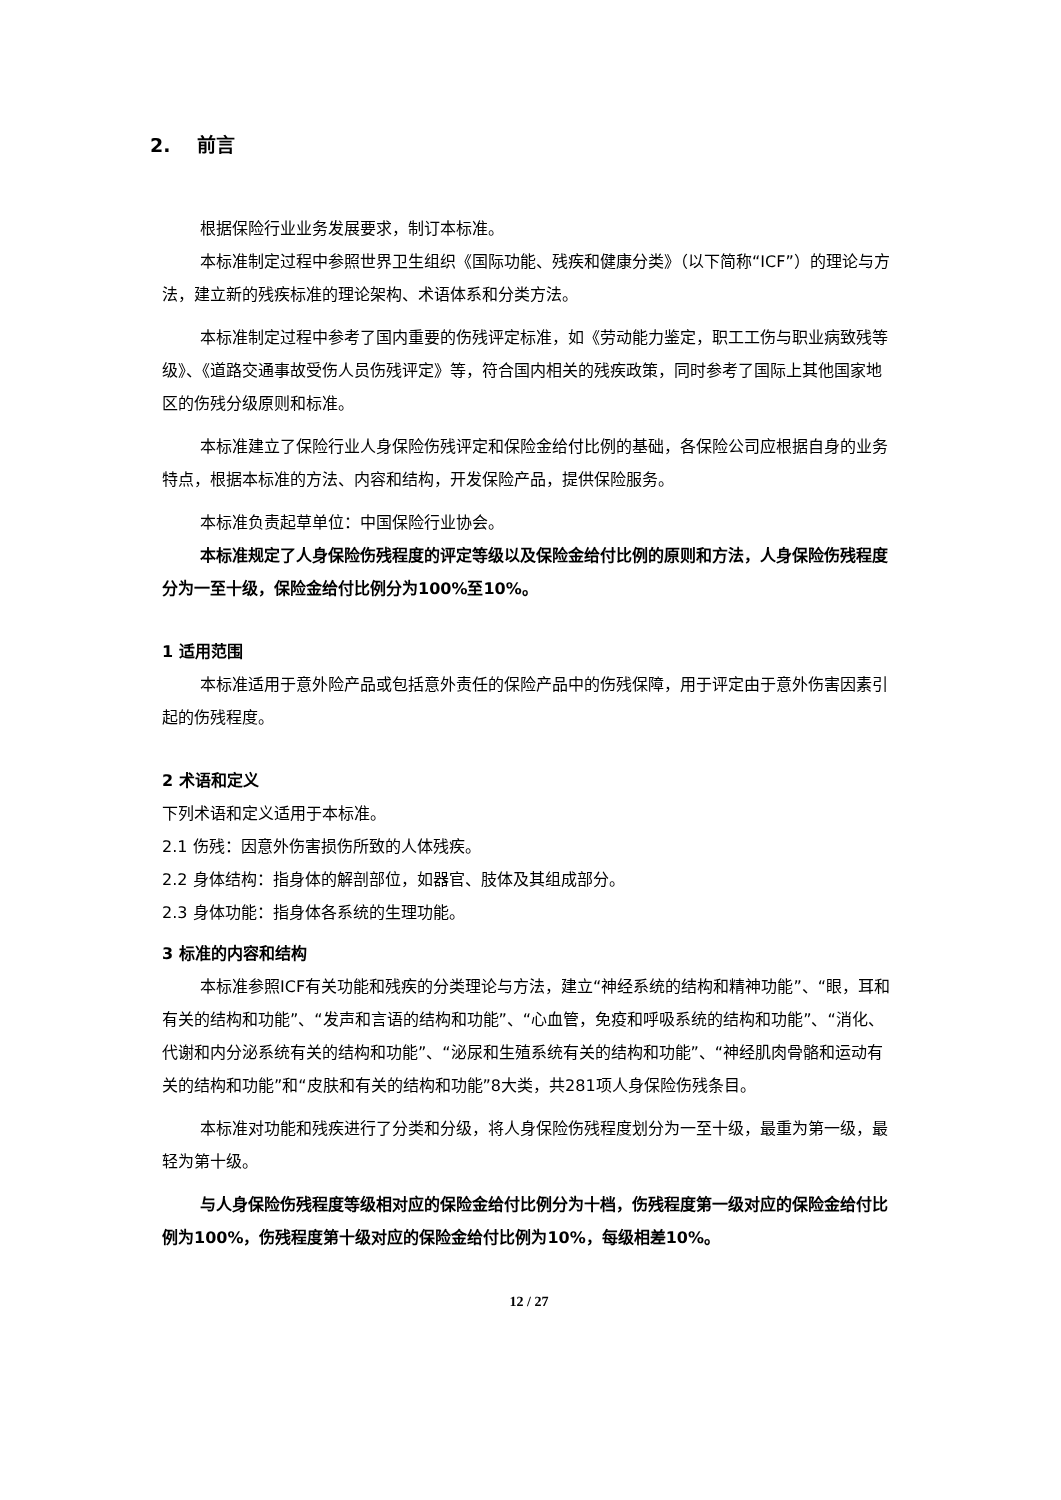2. 前言
根据保险行业业务发展要求，制订本标准。
本标准制定过程中参照世界卫生组织《国际功能、残疾和健康分类》（以下简称“ICF”）的理论与方法，建立新的残疾标准的理论架构、术语体系和分类方法。
本标准制定过程中参考了国内重要的伤残评定标准，如《劳动能力鉴定，职工工伤与职业病致残等级》、《道路交通事故受伤人员伤残评定》等，符合国内相关的残疾政策，同时参考了国际上其他国家地区的伤残分级原则和标准。
本标准建立了保险行业人身保险伤残评定和保险金给付比例的基础，各保险公司应根据自身的业务特点，根据本标准的方法、内容和结构，开发保险产品，提供保险服务。
本标准负责起草单位：中国保险行业协会。
本标准规定了人身保险伤残程度的评定等级以及保险金给付比例的原则和方法，人身保险伤残程度分为一至十级，保险金给付比例分为100%至10%。
1 适用范围
本标准适用于意外险产品或包括意外责任的保险产品中的伤残保障，用于评定由于意外伤害因素引起的伤残程度。
2 术语和定义
下列术语和定义适用于本标准。
2.1 伤残：因意外伤害损伤所致的人体残疾。
2.2 身体结构：指身体的解剖部位，如器官、肢体及其组成部分。
2.3 身体功能：指身体各系统的生理功能。
3 标准的内容和结构
本标准参照ICF有关功能和残疾的分类理论与方法，建立“神经系统的结构和精神功能”、“眼，耳和有关的结构和功能”、“发声和言语的结构和功能”、“心血管，免疫和呼吸系统的结构和功能”、“消化、代谢和内分泌系统有关的结构和功能”、“泌尿和生殖系统有关的结构和功能”、“神经肌肉骨骼和运动有关的结构和功能”和“皮肤和有关的结构和功能”8大类，共281项人身保险伤残条目。
本标准对功能和残疾进行了分类和分级，将人身保险伤残程度划分为一至十级，最重为第一级，最轻为第十级。
与人身保险伤残程度等级相对应的保险金给付比例分为十档，伤残程度第一级对应的保险金给付比例为100%，伤残程度第十级对应的保险金给付比例为10%，每级相差10%。
12 / 27